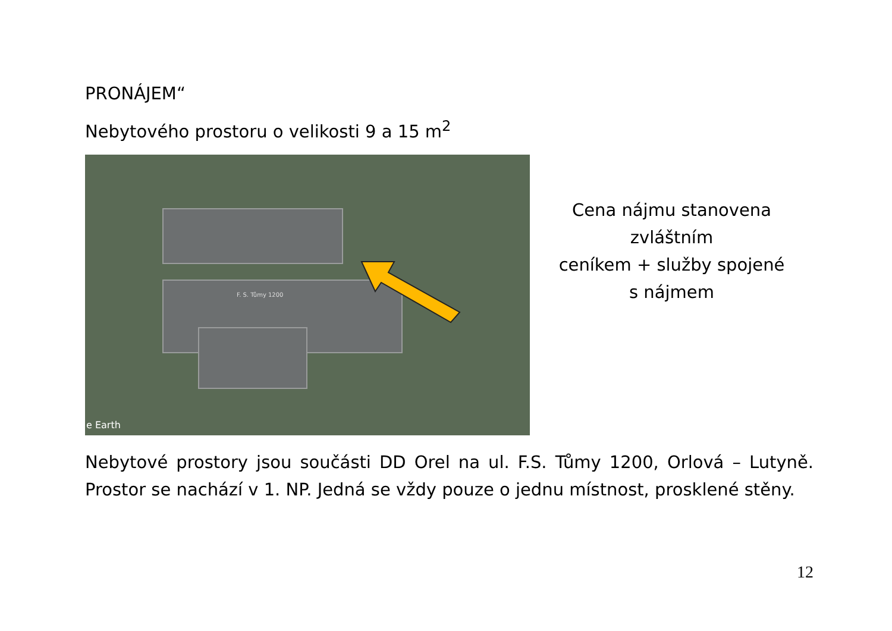PRONÁJEM“
Nebytového prostoru o velikosti 9 a 15 m<sup>2</sup>
F. S. Tůmy 1200
e Earth
Cena nájmu stanovena zvláštním
ceníkem + služby spojené
s nájmem
Nebytové prostory jsou součásti DD Orel na ul. F.S. Tůmy 1200, Orlová – Lutyně. Prostor se nachází v 1. NP. Jedná se vždy pouze o jednu místnost, prosklené stěny.
12